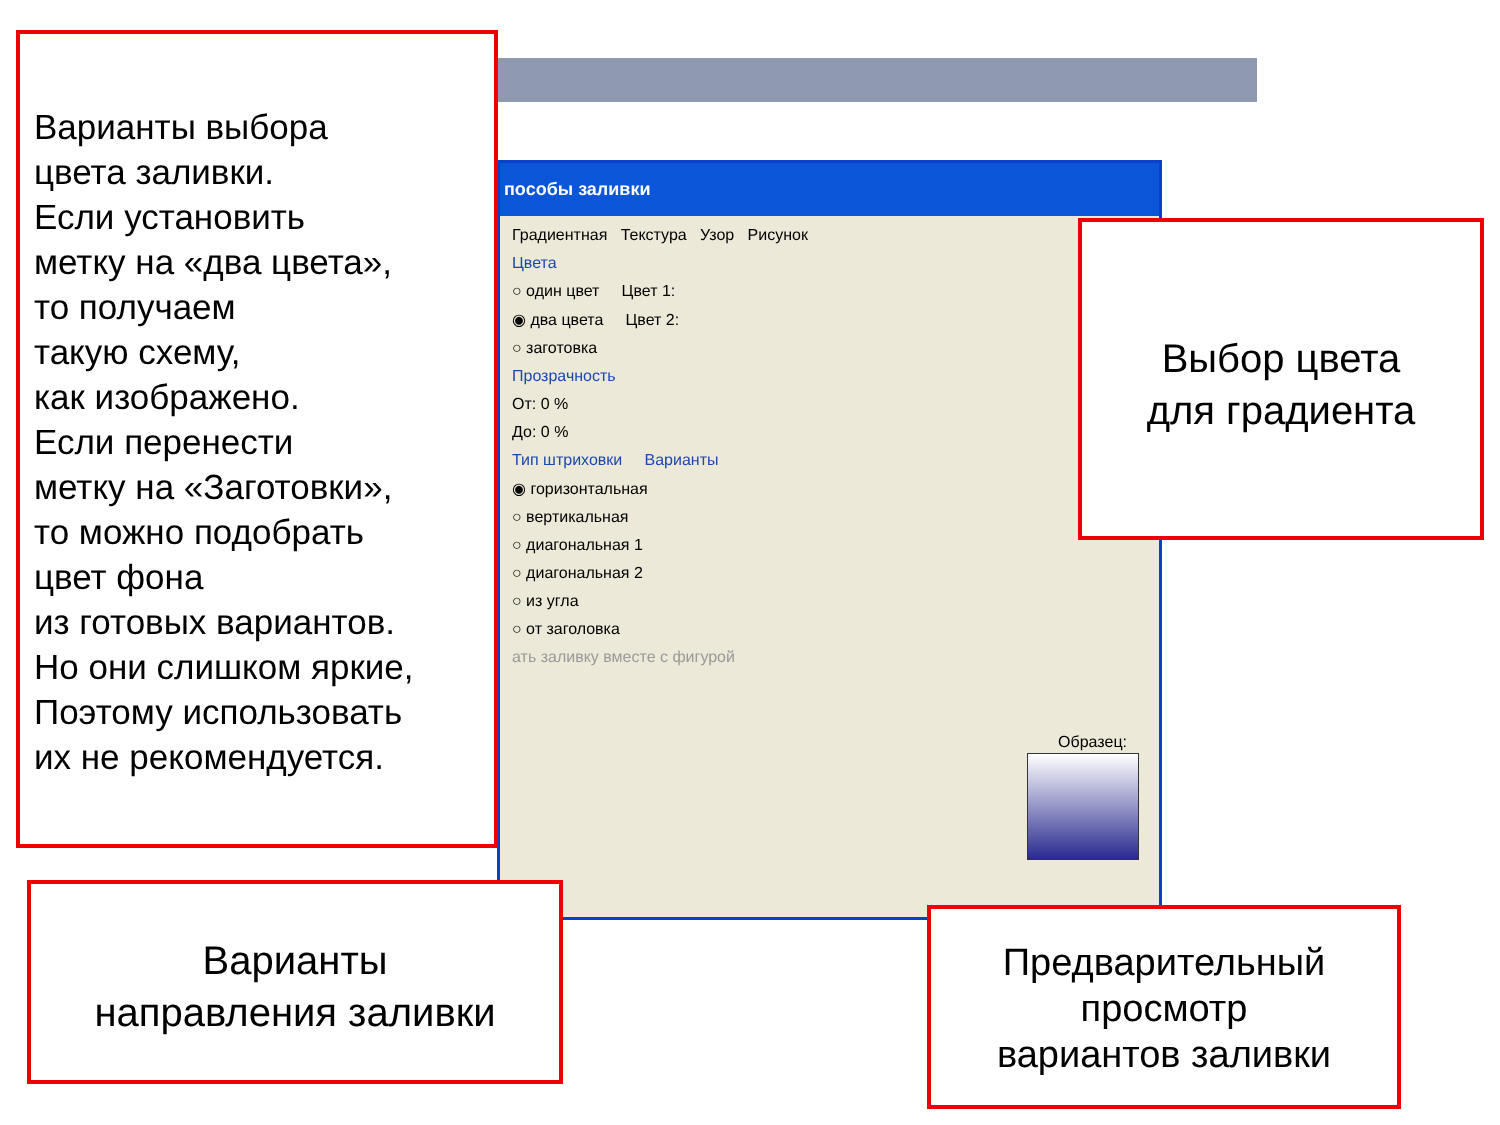пособы заливки
Градиентная Текстура Узор Рисунок
Цвета
○ один цвет Цвет 1:
◉ два цвета Цвет 2:
○ заготовка
Прозрачность
От: 0 %
До: 0 %
Тип штриховки Варианты
◉ горизонтальная
○ вертикальная
○ диагональная 1
○ диагональная 2
○ из угла
○ от заголовка
Образец:
ать заливку вместе с фигурой
Варианты выбора
цвета заливки.
Если установить
метку на «два цвета»,
то получаем
такую схему,
как изображено.
Если перенести
метку на «Заготовки»,
то можно подобрать
цвет фона
из готовых вариантов.
Но они слишком яркие,
Поэтому использовать
их не рекомендуется.
Выбор цвета
для градиента
Варианты
направления заливки
Предварительный
просмотр
вариантов заливки